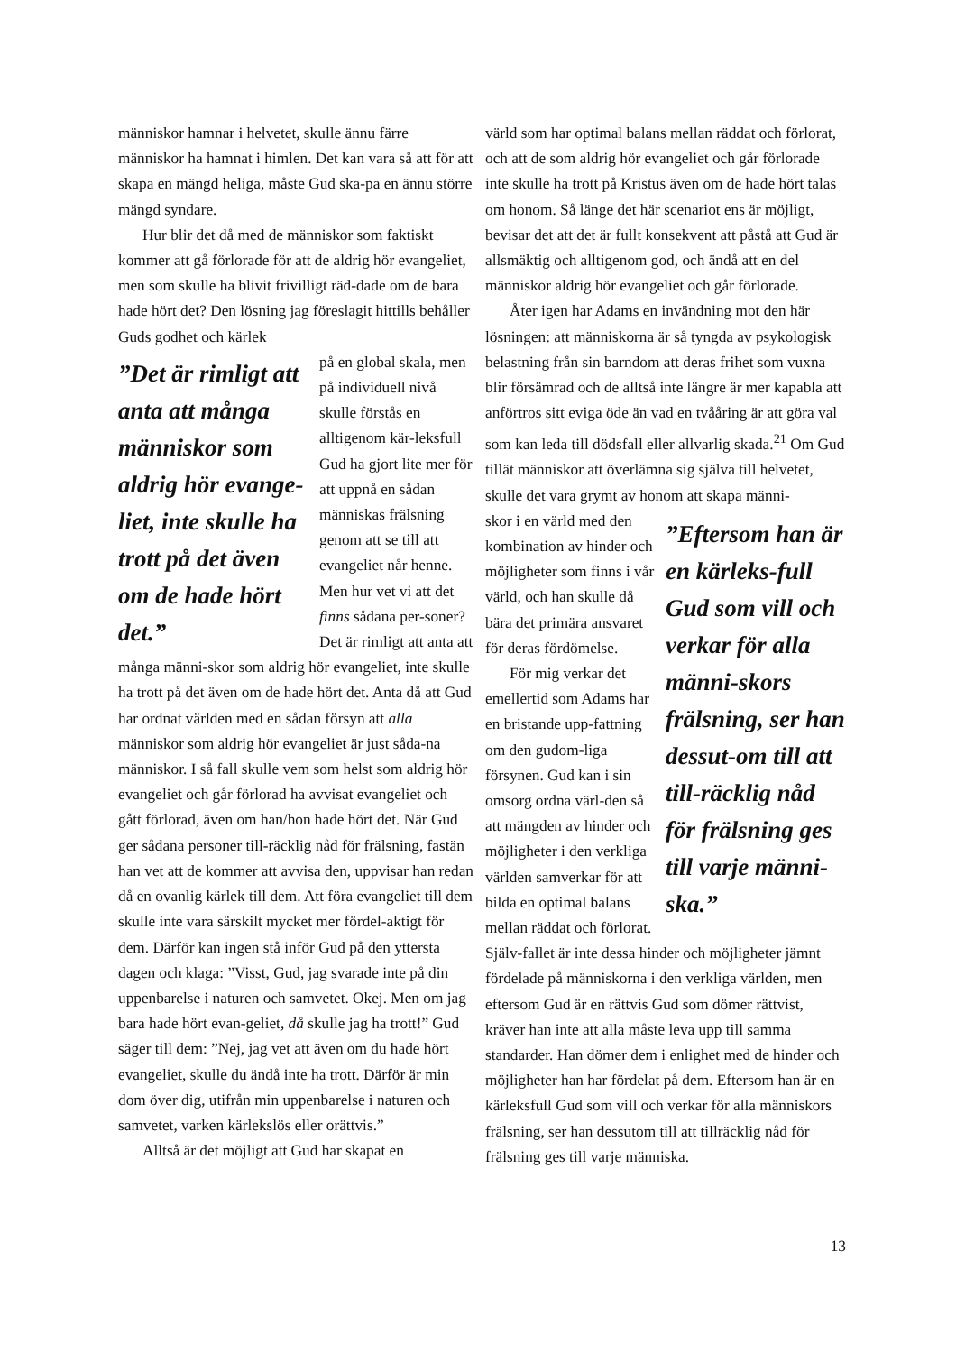människor hamnar i helvetet, skulle ännu färre människor ha hamnat i himlen. Det kan vara så att för att skapa en mängd heliga, måste Gud ska-pa en ännu större mängd syndare.
Hur blir det då med de människor som faktiskt kommer att gå förlorade för att de aldrig hör evangeliet, men som skulle ha blivit frivilligt räd-dade om de bara hade hört det? Den lösning jag föreslagit hittills behåller Guds godhet och kärlek
”Det är rimligt att anta att många människor som aldrig hör evange-liet, inte skulle ha trott på det även om de hade hört det.”
på en global skala, men på individuell nivå skulle förstås en alltigenom kär-leksfull Gud ha gjort lite mer för att uppnå en sådan människas frälsning genom att se till att evangeliet når henne.
Men hur vet vi att det finns sådana per-soner? Det är rimligt att anta att många männi-skor som aldrig hör evangeliet, inte skulle ha trott på det även om de hade hört det. Anta då att Gud har ordnat världen med en sådan försyn att alla människor som aldrig hör evangeliet är just såda-na människor. I så fall skulle vem som helst som aldrig hör evangeliet och går förlorad ha avvisat evangeliet och gått förlorad, även om han/hon hade hört det. När Gud ger sådana personer till-räcklig nåd för frälsning, fastän han vet att de kommer att avvisa den, uppvisar han redan då en ovanlig kärlek till dem. Att föra evangeliet till dem skulle inte vara särskilt mycket mer fördel-aktigt för dem. Därför kan ingen stå inför Gud på den yttersta dagen och klaga: ”Visst, Gud, jag svarade inte på din uppenbarelse i naturen och samvetet. Okej. Men om jag bara hade hört evan-geliet, då skulle jag ha trott!” Gud säger till dem: ”Nej, jag vet att även om du hade hört evangeliet, skulle du ändå inte ha trott. Därför är min dom över dig, utifrån min uppenbarelse i naturen och samvetet, varken kärlekslös eller orättvis.”
Alltså är det möjligt att Gud har skapat en
värld som har optimal balans mellan räddat och förlorat, och att de som aldrig hör evangeliet och går förlorade inte skulle ha trott på Kristus även om de hade hört talas om honom. Så länge det här scenariot ens är möjligt, bevisar det att det är fullt konsekvent att påstå att Gud är allsmäktig och alltigenom god, och ändå att en del människor aldrig hör evangeliet och går förlorade.
Åter igen har Adams en invändning mot den här lösningen: att människorna är så tyngda av psykologisk belastning från sin barndom att deras frihet som vuxna blir försämrad och de alltså inte längre är mer kapabla att anförtros sitt eviga öde än vad en tvååring är att göra val som kan leda till dödsfall eller allvarlig skada.<sup>21</sup> Om Gud tillät människor att överlämna sig själva till helvetet, skulle det vara grymt av honom att skapa männi-
”Eftersom han är en kärleks-full Gud som vill och verkar för alla männi-skors frälsning, ser han dessut-om till att till-räcklig nåd för frälsning ges till varje männi-ska.”
skor i en värld med den kombination av hinder och möjligheter som finns i vår värld, och han skulle då bära det primära ansvaret för deras fördömelse.
För mig verkar det emellertid som Adams har en bristande upp-fattning om den gudom-liga försynen. Gud kan i sin omsorg ordna värl-den så att mängden av hinder och möjligheter i den verkliga världen samverkar för att bilda en optimal balans mellan räddat och förlorat. Själv-fallet är inte dessa hinder och möjligheter jämnt fördelade på människorna i den verkliga världen, men eftersom Gud är en rättvis Gud som dömer rättvist, kräver han inte att alla måste leva upp till samma standarder. Han dömer dem i enlighet med de hinder och möjligheter han har fördelat på dem. Eftersom han är en kärleksfull Gud som vill och verkar för alla människors frälsning, ser han dessutom till att tillräcklig nåd för frälsning ges till varje människa.
13